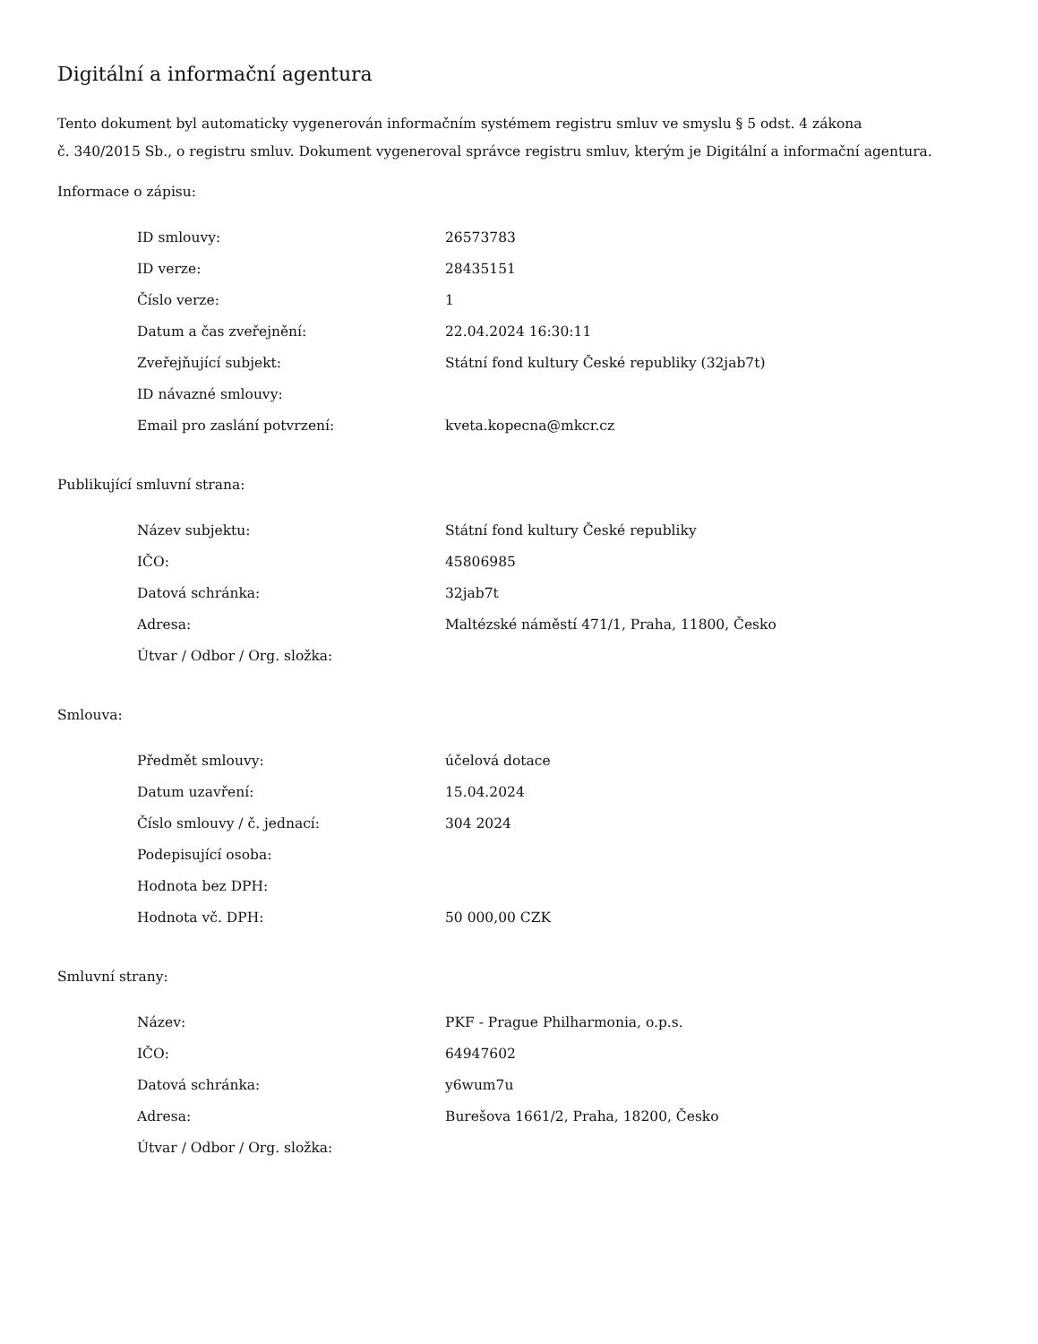Digitální a informační agentura
Tento dokument byl automaticky vygenerován informačním systémem registru smluv ve smyslu § 5 odst. 4 zákona
č. 340/2015 Sb., o registru smluv. Dokument vygeneroval správce registru smluv, kterým je Digitální a informační agentura.
Informace o zápisu:
| ID smlouvy: | 26573783 |
| ID verze: | 28435151 |
| Číslo verze: | 1 |
| Datum a čas zveřejnění: | 22.04.2024 16:30:11 |
| Zveřejňující subjekt: | Státní fond kultury České republiky (32jab7t) |
| ID návazné smlouvy: | |
| Email pro zaslání potvrzení: | kveta.kopecna@mkcr.cz |
Publikující smluvní strana:
| Název subjektu: | Státní fond kultury České republiky |
| IČO: | 45806985 |
| Datová schránka: | 32jab7t |
| Adresa: | Maltézské náměstí 471/1, Praha, 11800, Česko |
| Útvar / Odbor / Org. složka: | |
Smlouva:
| Předmět smlouvy: | účelová dotace |
| Datum uzavření: | 15.04.2024 |
| Číslo smlouvy / č. jednací: | 304 2024 |
| Podepisující osoba: | |
| Hodnota bez DPH: | |
| Hodnota vč. DPH: | 50 000,00 CZK |
Smluvní strany:
| Název: | PKF - Prague Philharmonia, o.p.s. |
| IČO: | 64947602 |
| Datová schránka: | y6wum7u |
| Adresa: | Burešova 1661/2, Praha, 18200, Česko |
| Útvar / Odbor / Org. složka: | |